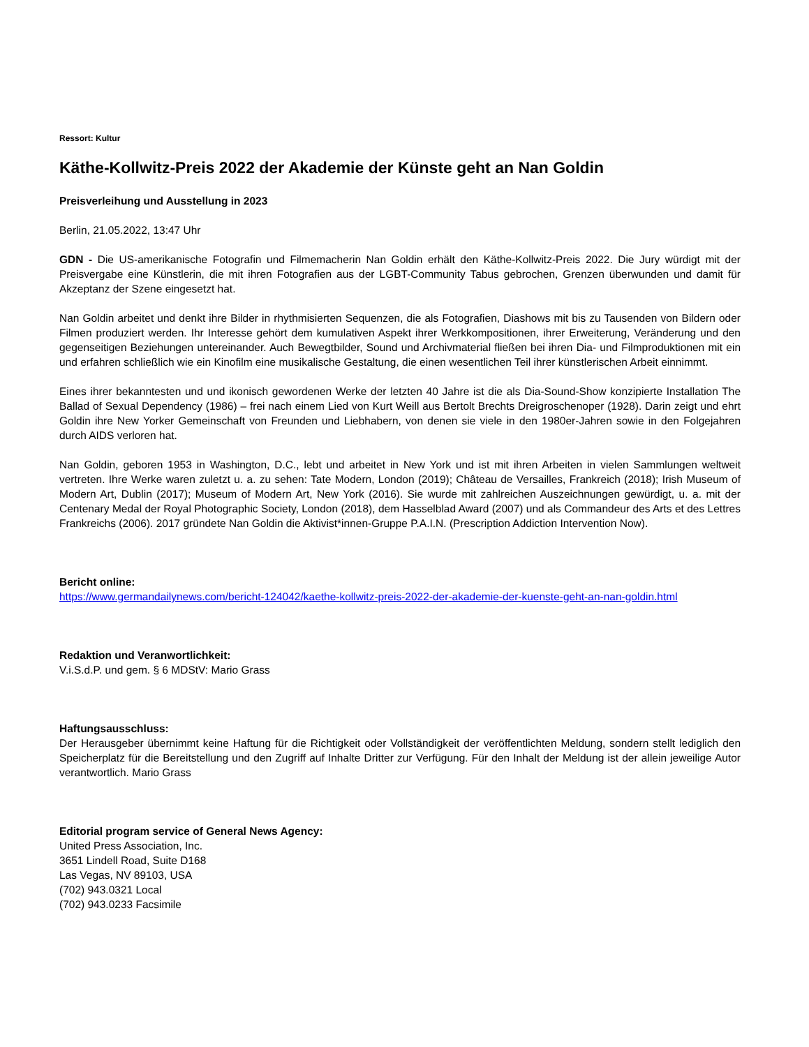Ressort: Kultur
Käthe-Kollwitz-Preis 2022 der Akademie der Künste geht an Nan Goldin
Preisverleihung und Ausstellung in 2023
Berlin, 21.05.2022, 13:47 Uhr
GDN - Die US-amerikanische Fotografin und Filmemacherin Nan Goldin erhält den Käthe-Kollwitz-Preis 2022. Die Jury würdigt mit der Preisvergabe eine Künstlerin, die mit ihren Fotografien aus der LGBT-Community Tabus gebrochen, Grenzen überwunden und damit für Akzeptanz der Szene eingesetzt hat.
Nan Goldin arbeitet und denkt ihre Bilder in rhythmisierten Sequenzen, die als Fotografien, Diashows mit bis zu Tausenden von Bildern oder Filmen produziert werden. Ihr Interesse gehört dem kumulativen Aspekt ihrer Werkkompositionen, ihrer Erweiterung, Veränderung und den gegenseitigen Beziehungen untereinander. Auch Bewegtbilder, Sound und Archivmaterial fließen bei ihren Dia- und Filmproduktionen mit ein und erfahren schließlich wie ein Kinofilm eine musikalische Gestaltung, die einen wesentlichen Teil ihrer künstlerischen Arbeit einnimmt.
Eines ihrer bekanntesten und und ikonisch gewordenen Werke der letzten 40 Jahre ist die als Dia-Sound-Show konzipierte Installation The Ballad of Sexual Dependency (1986) – frei nach einem Lied von Kurt Weill aus Bertolt Brechts Dreigroschenoper (1928). Darin zeigt und ehrt Goldin ihre New Yorker Gemeinschaft von Freunden und Liebhabern, von denen sie viele in den 1980er-Jahren sowie in den Folgejahren durch AIDS verloren hat.
Nan Goldin, geboren 1953 in Washington, D.C., lebt und arbeitet in New York und ist mit ihren Arbeiten in vielen Sammlungen weltweit vertreten. Ihre Werke waren zuletzt u. a. zu sehen: Tate Modern, London (2019); Château de Versailles, Frankreich (2018); Irish Museum of Modern Art, Dublin (2017); Museum of Modern Art, New York (2016). Sie wurde mit zahlreichen Auszeichnungen gewürdigt, u. a. mit der Centenary Medal der Royal Photographic Society, London (2018), dem Hasselblad Award (2007) und als Commandeur des Arts et des Lettres Frankreichs (2006). 2017 gründete Nan Goldin die Aktivist*innen-Gruppe P.A.I.N. (Prescription Addiction Intervention Now).
Bericht online:
https://www.germandailynews.com/bericht-124042/kaethe-kollwitz-preis-2022-der-akademie-der-kuenste-geht-an-nan-goldin.html
Redaktion und Veranwortlichkeit:
V.i.S.d.P. und gem. § 6 MDStV: Mario Grass
Haftungsausschluss:
Der Herausgeber übernimmt keine Haftung für die Richtigkeit oder Vollständigkeit der veröffentlichten Meldung, sondern stellt lediglich den Speicherplatz für die Bereitstellung und den Zugriff auf Inhalte Dritter zur Verfügung. Für den Inhalt der Meldung ist der allein jeweilige Autor verantwortlich. Mario Grass
Editorial program service of General News Agency:
United Press Association, Inc.
3651 Lindell Road, Suite D168
Las Vegas, NV 89103, USA
(702) 943.0321 Local
(702) 943.0233 Facsimile